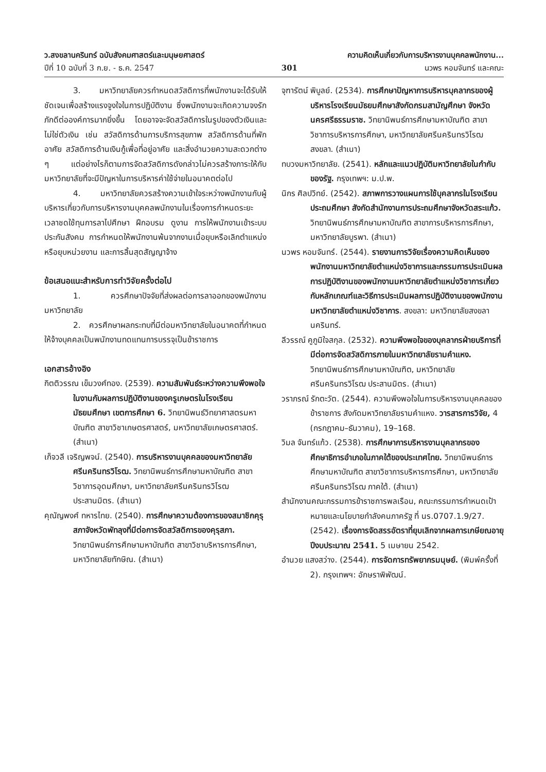ว.สงขลานครินทร์ ฉบับสังคมศาสตร์และมนุษยศาสตร์ ความคิดเห็นเกี่ยวกับการบริหารงานบุคคลพนักงาน...
ปีที่ 10 ฉบับที่ 3 ก.ย. - ธ.ค. 2547 301 นวพร หอมจันทร์ และคณะ
3. มหาวิทยาลัยควรกำหนดสวัสดิการที่พนักงานจะได้รับให้ชัดเจนเพื่อสร้างแรงจูงใจในการปฏิบัติงาน ซึ่งพนักงานจะเกิดความจงรักภักดีต่อองค์การมากยิ่งขึ้น โดยอาจจะจัดสวัสดิการในรูปของตัวเงินและไม่ใช่ตัวเงิน เช่น สวัสดิการด้านการบริการสุขภาพ สวัสดิการด้านที่พักอาศัย สวัสดิการด้านเงินกู้เพื่อที่อยู่อาศัย และสิ่งอำนวยความสะดวกต่าง ๆ แต่อย่างไรก็ตามการจัดสวัสดิการดังกล่าวไม่ควรสร้างภาระให้กับมหาวิทยาลัยที่จะมีปัญหาในการบริหารค่าใช้จ่ายในอนาคตต่อไป
4. มหาวิทยาลัยควรสร้างความเข้าใจระหว่างพนักงานกับผู้บริหารเกี่ยวกับการบริหารงานบุคคลพนักงานในเรื่องการกำหนดระยะเวลาชดใช้ทุนการลาไปศึกษา ฝึกอบรม ดูงาน การให้พนักงานเข้าระบบประกันสังคม การกำหนดให้พนักงานพ้นจากงานเมื่อยุบหรือเลิกตำแหน่ง หรือยุบหน่วยงาน และการสิ้นสุดสัญญาจ้าง
ข้อเสนอแนะสำหรับการทำวิจัยครั้งต่อไป
1. ควรศึกษาปัจจัยที่ส่งผลต่อการลาออกของพนักงานมหาวิทยาลัย
2. ควรศึกษาผลกระทบที่มีต่อมหาวิทยาลัยในอนาคตที่กำหนดให้จ้างบุคคลเป็นพนักงานทดแทนการบรรจุเป็นข้าราชการ
เอกสารอ้างอิง
กิตติวรรณ เข็มวงศ์ทอง. (2539). ความสัมพันธ์ระหว่างความพึงพอใจในงานกับผลการปฏิบัติงานของครูเกษตรในโรงเรียนมัธยมศึกษา เขตการศึกษา 6. วิทยานิพนธ์วิทยาศาสตรมหาบัณฑิต สาขาวิชาเกษตรศาสตร์, มหาวิทยาลัยเกษตรศาสตร์. (สำเนา)
เก็จวลี เจริญพจน์. (2540). การบริหารงานบุคคลของมหาวิทยาลัยศรีนครินทรวิโรฒ. วิทยานิพนธ์การศึกษามหาบัณฑิต สาขาวิชาการอุดมศึกษา, มหาวิทยาลัยศรีนครินทรวิโรฒ ประสานมิตร. (สำเนา)
คุณัญพงศ์ ทหารไทย. (2540). การศึกษาความต้องการของสมาชิกคุรุสภาจังหวัดพัทลุงที่มีต่อการจัดสวัสดิการของคุรุสภา. วิทยานิพนธ์การศึกษามหาบัณฑิต สาขาวิชาบริหารการศึกษา, มหาวิทยาลัยทักษิณ. (สำเนา)
จุฑารัตน์ พิบูลย์. (2534). การศึกษาปัญหาการบริหารบุคลากรของผู้บริหารโรงเรียนมัธยมศึกษาสังกัดกรมสามัญศึกษา จังหวัดนครศรีธรรมราช. วิทยานิพนธ์การศึกษามหาบัณฑิต สาขาวิชาการบริหารการศึกษา, มหาวิทยาลัยศรีนครินทรวิโรฒ สงขลา. (สำเนา)
ทบวงมหาวิทยาลัย. (2541). หลักและแนวปฏิบัติมหาวิทยาลัยในกำกับของรัฐ. กรุงเทพฯ: ม.ป.พ.
นิกร ศิลปวิทย์. (2542). สภาพการวางแผนการใช้บุคลากรในโรงเรียนประถมศึกษา สังกัดสำนักงานการประถมศึกษาจังหวัดสระแก้ว. วิทยานิพนธ์การศึกษามหาบัณฑิต สาขาการบริหารการศึกษา, มหาวิทยาลัยบูรพา. (สำเนา)
นวพร หอมจันทร์. (2544). รายงานการวิจัยเรื่องความคิดเห็นของพนักงานมหาวิทยาลัยตำแหน่งวิชาการและกรรมการประเมินผลการปฏิบัติงานของพนักงานมหาวิทยาลัยตำแหน่งวิชาการเกี่ยวกับหลักเกณฑ์และวิธีการประเมินผลการปฏิบัติงานของพนักงานมหาวิทยาลัยตำแหน่งวิชาการ. สงขลา: มหาวิทยาลัยสงขลานครินทร์.
ลีวรรณ์ คูภูมิใจสกุล. (2532). ความพึงพอใจของบุคลากรฝ่ายบริการที่มีต่อการจัดสวัสดิการภายในมหาวิทยาลัยรามคำแหง. วิทยานิพนธ์การศึกษามหาบัณฑิต, มหาวิทยาลัยศรีนครินทรวิโรฒ ประสานมิตร. (สำเนา)
วราภรณ์ รักตะวัต. (2544). ความพึงพอใจในการบริหารงานบุคคลของข้าราชการ สังกัดมหาวิทยาลัยรามคำแหง. วารสารการวิจัย, 4 (กรกฎาคม–ธันวาคม), 19–168.
วิมล จันทร์แก้ว. (2538). การศึกษาการบริหารงานบุคลากรของศึกษาธิการอำเภอในภาคใต้ของประเทศไทย. วิทยานิพนธ์การศึกษามหาบัณฑิต สาขาวิชาการบริหารการศึกษา, มหาวิทยาลัยศรีนครินทรวิโรฒ ภาคใต้. (สำเนา)
สำนักงานคณะกรรมการข้าราชการพลเรือน, คณะกรรมการกำหนดเป้าหมายและนโยบายกำลังคนภาครัฐ ที่ นร.0707.1.9/27. (2542). เรื่องการจัดสรรอัตราที่ยุบเลิกจากผลการเกษียณอายุ ปีงบประมาณ 2541. 5 เมษายน 2542.
อำนวย แสงสว่าง. (2544). การจัดการทรัพยากรมนุษย์. (พิมพ์ครั้งที่ 2). กรุงเทพฯ: อักษราพิพัฒน์.